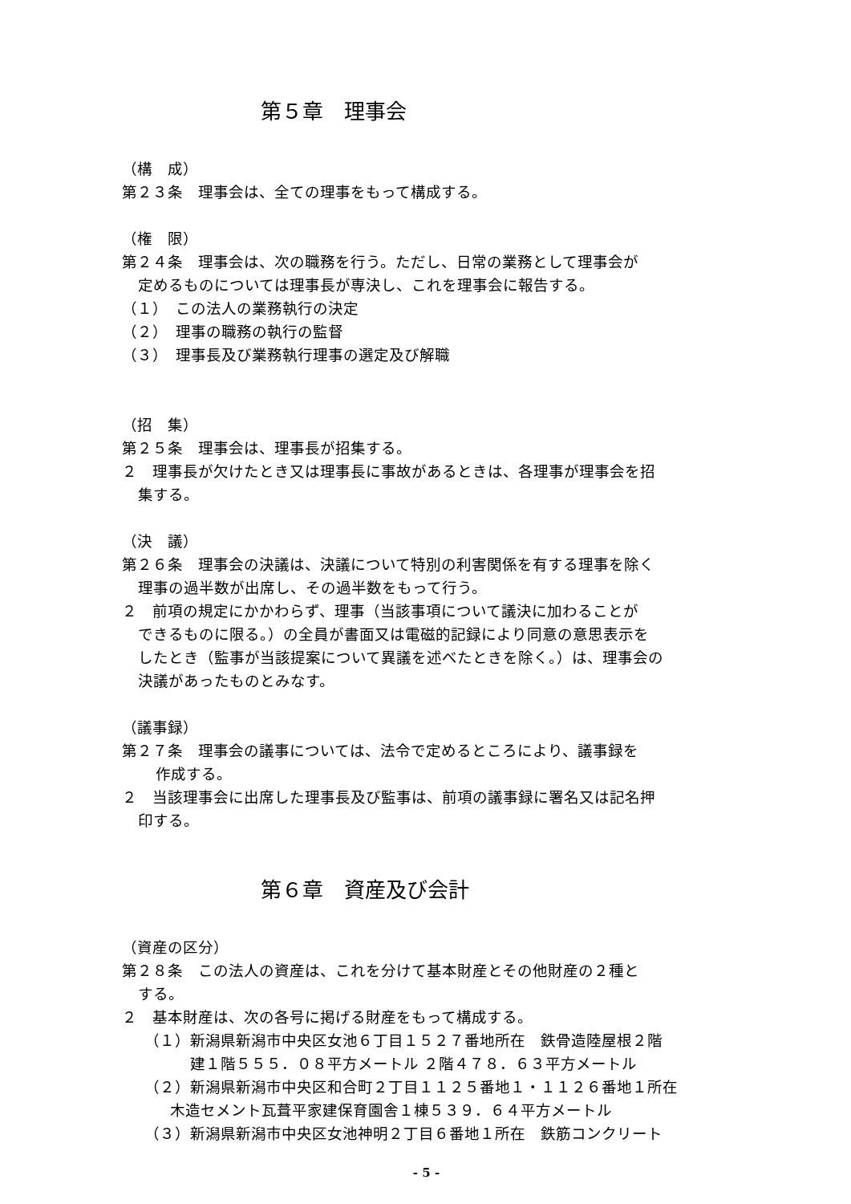第５章　理事会
（構　成）
第２３条　理事会は、全ての理事をもって構成する。
（権　限）
第２４条　理事会は、次の職務を行う。ただし、日常の業務として理事会が
定めるものについては理事長が専決し、これを理事会に報告する。
（１）　この法人の業務執行の決定
（２）　理事の職務の執行の監督
（３）　理事長及び業務執行理事の選定及び解職
（招　集）
第２５条　理事会は、理事長が招集する。
２　理事長が欠けたとき又は理事長に事故があるときは、各理事が理事会を招
集する。
（決　議）
第２６条　理事会の決議は、決議について特別の利害関係を有する理事を除く
理事の過半数が出席し、その過半数をもって行う。
２　前項の規定にかかわらず、理事（当該事項について議決に加わることが
できるものに限る。）の全員が書面又は電磁的記録により同意の意思表示を
したとき（監事が当該提案について異議を述べたときを除く。）は、理事会の
決議があったものとみなす。
（議事録）
第２７条　理事会の議事については、法令で定めるところにより、議事録を
作成する。
２　当該理事会に出席した理事長及び監事は、前項の議事録に署名又は記名押
印する。
第６章　資産及び会計
（資産の区分）
第２８条　この法人の資産は、これを分けて基本財産とその他財産の２種と
する。
２　基本財産は、次の各号に掲げる財産をもって構成する。
（１）新潟県新潟市中央区女池６丁目１５２７番地所在　鉄骨造陸屋根２階
建１階５５５．０８平方メートル ２階４７８．６３平方メートル
（２）新潟県新潟市中央区和合町２丁目１１２５番地１・１１２６番地１所在
木造セメント瓦葺平家建保育園舎１棟５３９．６４平方メートル
（３）新潟県新潟市中央区女池神明２丁目６番地１所在　鉄筋コンクリート
- 5 -